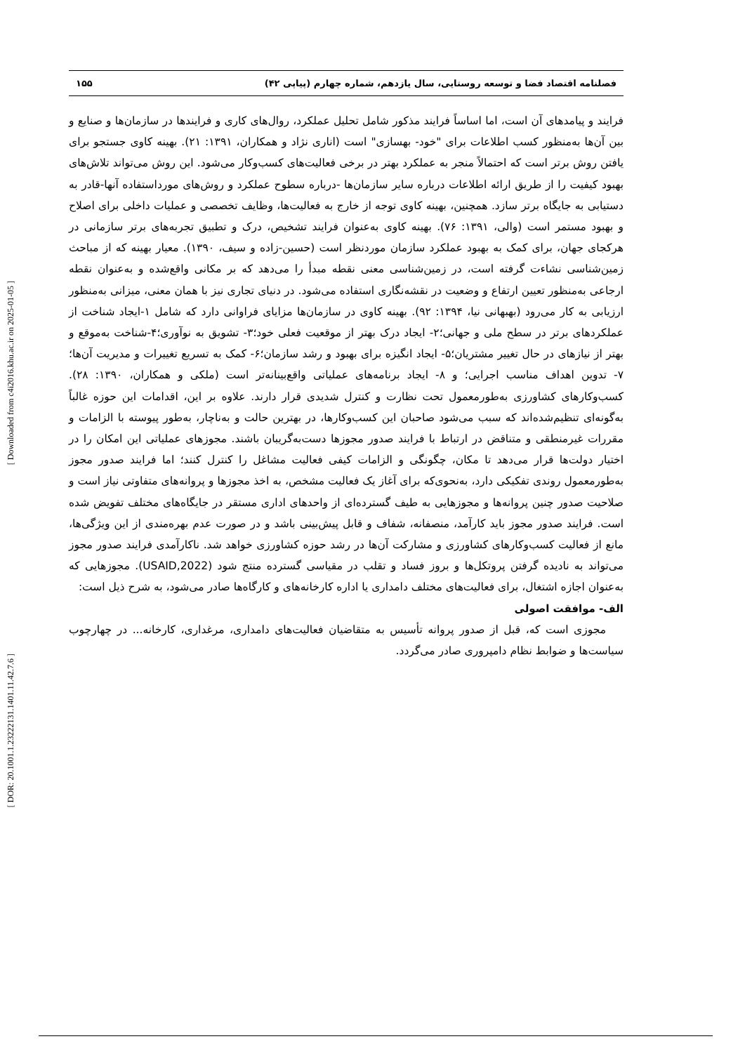[ Downloaded from c4i2016.khu.ac.ir on 2025-01-05 ]
[ DOR: 20.1001.1.23222131.1401.11.42.7.6 ]
فصلنامه اقتصاد فضا و توسعه روستایی، سال یازدهم، شماره چهارم (پیاپی ۴۲) ۱۵۵
فرایند و پیامدهای آن است، اما اساساً فرایند مذکور شامل تحلیل عملکرد، روال‌های کاری و فرایندها در سازمان‌ها و صنایع و بین آن‌ها به‌منظور کسب اطلاعات برای "خود- بهسازی" است (اناری نژاد و همکاران، ۱۳۹۱: ۲۱). بهینه کاوی جستجو برای یافتن روش برتر است که احتمالاً منجر به عملکرد بهتر در برخی فعالیت‌های کسب‌وکار می‌شود. این روش می‌تواند تلاش‌های بهبود کیفیت را از طریق ارائه اطلاعات درباره سایر سازمان‌ها -درباره سطوح عملکرد و روش‌های مورداستفاده آنها-قادر به دستیابی به جایگاه برتر سازد. همچنین، بهینه کاوی توجه از خارج به فعالیت‌ها، وظایف تخصصی و عملیات داخلی برای اصلاح و بهبود مستمر است (والی، ۱۳۹۱: ۷۶). بهینه کاوی به‌عنوان فرایند تشخیص، درک و تطبیق تجربه‌های برتر سازمانی در هرکجای جهان، برای کمک به بهبود عملکرد سازمان موردنظر است (حسین-زاده و سیف، ۱۳۹۰). معیار بهینه که از مباحث زمین‌شناسی نشاءت گرفته است، در زمین‌شناسی معنی نقطه مبدأ را می‌دهد که بر مکانی واقع‌شده و به‌عنوان نقطه ارجاعی به‌منظور تعیین ارتفاع و وضعیت در نقشه‌نگاری استفاده می‌شود. در دنیای تجاری نیز با همان معنی، میزانی به‌منظور ارزیابی به کار می‌رود (بهبهانی نیا، ۱۳۹۴: ۹۲). بهینه کاوی در سازمان‌ها مزایای فراوانی دارد که شامل ۱-ایجاد شناخت از عملکردهای برتر در سطح ملی و جهانی؛۲- ایجاد درک بهتر از موقعیت فعلی خود؛۳- تشویق به نوآوری؛۴-شناخت به‌موقع و بهتر از نیازهای در حال تغییر مشتریان؛۵- ایجاد انگیزه برای بهبود و رشد سازمان؛۶- کمک به تسریع تغییرات و مدیریت آن‌ها؛۷- تدوین اهداف مناسب اجرایی؛ و ۸- ایجاد برنامه‌های عملیاتی واقع‌بینانه‌تر است (ملکی و همکاران، ۱۳۹۰: ۲۸). کسب‌وکارهای کشاورزی به‌طورمعمول تحت نظارت و کنترل شدیدی قرار دارند. علاوه بر این، اقدامات این حوزه غالباً به‌گونه‌ای تنظیم‌شده‌اند که سبب می‌شود صاحبان این کسب‌وکارها، در بهترین حالت و به‌ناچار، به‌طور پیوسته با الزامات و مقررات غیرمنطقی و متناقض در ارتباط با فرایند صدور مجوزها دست‌به‌گریبان باشند. مجوزهای عملیاتی این امکان را در اختیار دولت‌ها قرار می‌دهد تا مکان، چگونگی و الزامات کیفی فعالیت مشاغل را کنترل کنند؛ اما فرایند صدور مجوز به‌طورمعمول روندی تفکیکی دارد، به‌نحوی‌که برای آغاز یک فعالیت مشخص، به اخذ مجوزها و پروانه‌های متفاوتی نیاز است و صلاحیت صدور چنین پروانه‌ها و مجوزهایی به طیف گسترده‌ای از واحدهای اداری مستقر در جایگاه‌های مختلف تفویض شده است. فرایند صدور مجوز باید کارآمد، منصفانه، شفاف و قابل پیش‌بینی باشد و در صورت عدم بهره‌مندی از این ویژگی‌ها، مانع از فعالیت کسب‌وکارهای کشاورزی و مشارکت آن‌ها در رشد حوزه کشاورزی خواهد شد. ناکارآمدی فرایند صدور مجوز می‌تواند به نادیده گرفتن پروتکل‌ها و بروز فساد و تقلب در مقیاسی گسترده منتج شود (USAID,2022). مجوزهایی که به‌عنوان اجازه اشتغال، برای فعالیت‌های مختلف دامداری یا اداره کارخانه‌های و کارگاه‌ها صادر می‌شود، به شرح ذیل است:
الف- موافقت اصولی
مجوزی است که، قبل از صدور پروانه تأسیس به متقاضیان فعالیت‌های دامداری، مرغداری، کارخانه... در چهارچوب سیاست‌ها و ضوابط نظام دامپروری صادر می‌گردد.